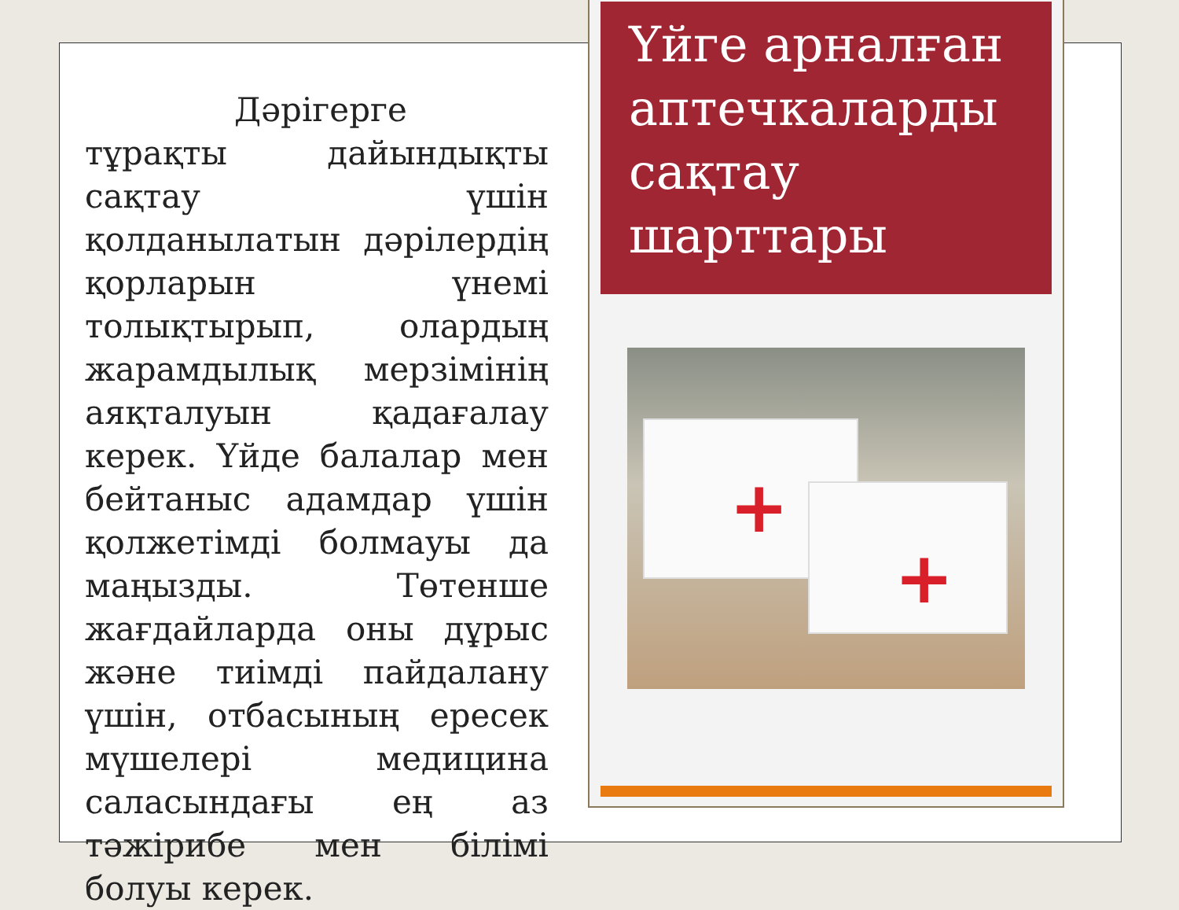Дәрігерге тұрақты дайындықты сақтау үшін қолданылатын дәрілердің қорларын үнемі толықтырып, олардың жарамдылық мерзімінің аяқталуын қадағалау керек. Үйде балалар мен бейтаныс адамдар үшін қолжетімді болмауы да маңызды. Төтенше жағдайларда оны дұрыс және тиімді пайдалану үшін, отбасының ересек мүшелері медицина саласындағы ең аз тәжірибе мен білімі болуы керек.
Үйге арналған аптечкаларды сақтау шарттары
+
+